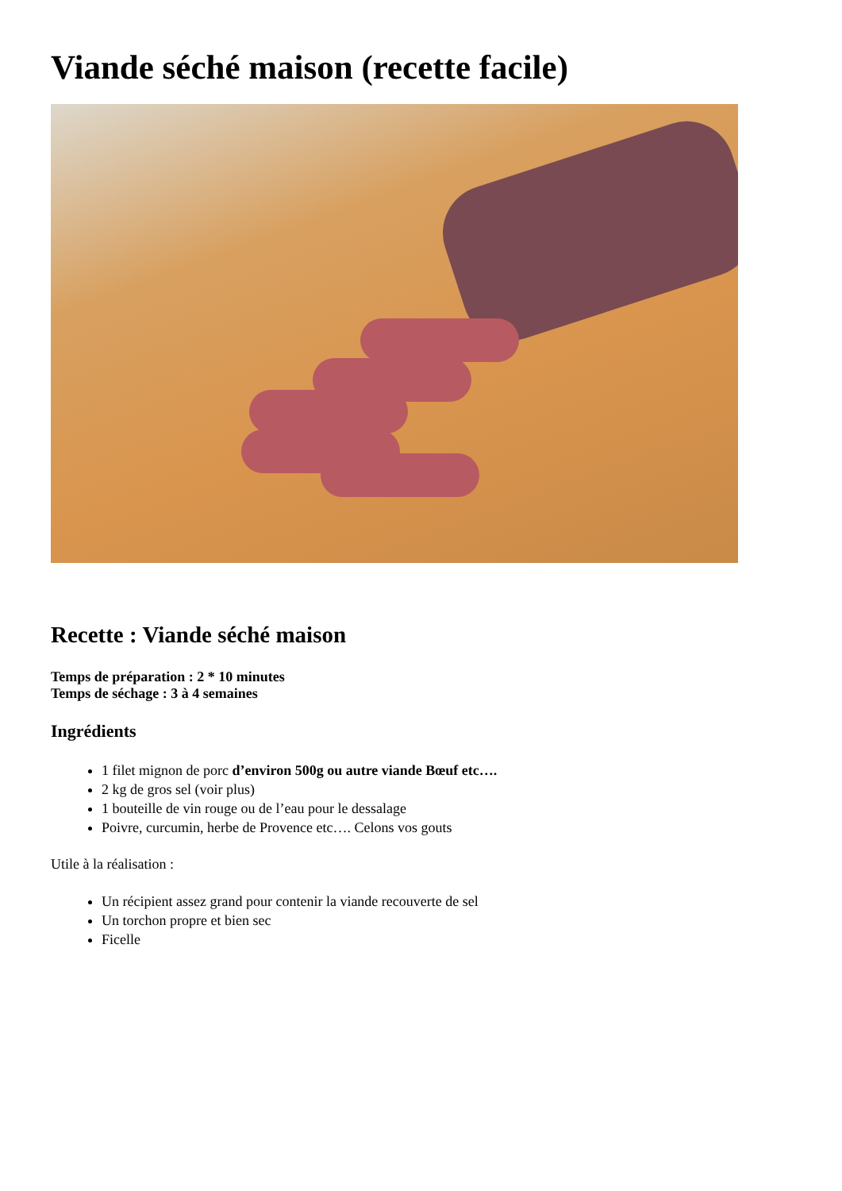Viande séché maison (recette facile)
Recette : Viande séché maison
Temps de préparation : 2 * 10 minutes
Temps de séchage : 3 à 4 semaines
Ingrédients
1 filet mignon de porc d’environ 500g ou autre viande Bœuf etc….
2 kg de gros sel (voir plus)
1 bouteille de vin rouge ou de l’eau pour le dessalage
Poivre, curcumin, herbe de Provence etc…. Celons vos gouts
Utile à la réalisation :
Un récipient assez grand pour contenir la viande recouverte de sel
Un torchon propre et bien sec
Ficelle